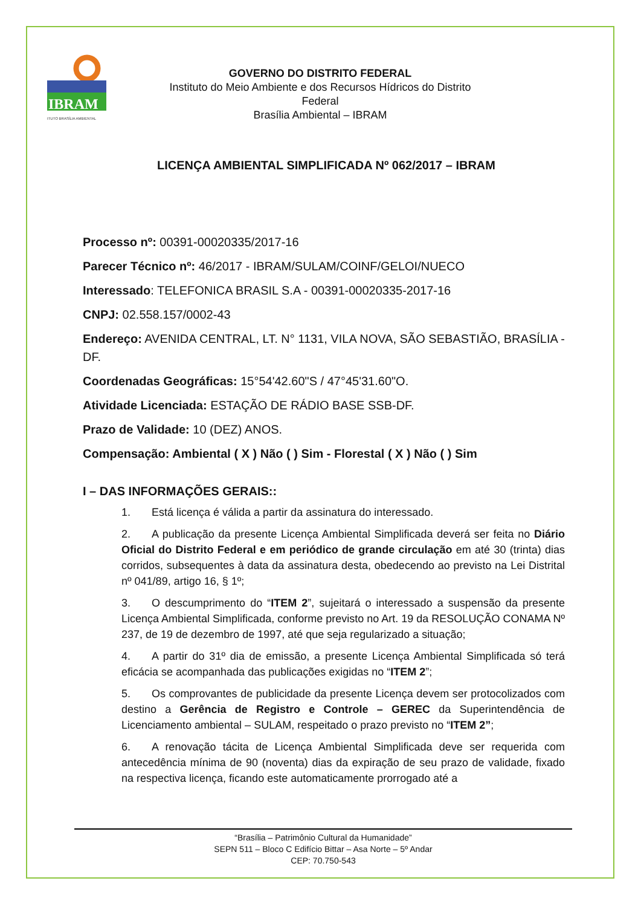IBRAM
ITUTO BRASÍLIA AMBIENTAL
GOVERNO DO DISTRITO FEDERAL
Instituto do Meio Ambiente e dos Recursos Hídricos do Distrito Federal
Brasília Ambiental – IBRAM
LICENÇA AMBIENTAL SIMPLIFICADA Nº 062/2017 – IBRAM
Processo nº: 00391-00020335/2017-16
Parecer Técnico nº: 46/2017 - IBRAM/SULAM/COINF/GELOI/NUECO
Interessado: TELEFONICA BRASIL S.A - 00391-00020335-2017-16
CNPJ: 02.558.157/0002-43
Endereço: AVENIDA CENTRAL, LT. N° 1131, VILA NOVA, SÃO SEBASTIÃO, BRASÍLIA - DF.
Coordenadas Geográficas: 15°54'42.60"S / 47°45'31.60"O.
Atividade Licenciada: ESTAÇÃO DE RÁDIO BASE SSB-DF.
Prazo de Validade: 10 (DEZ) ANOS.
Compensação: Ambiental ( X ) Não ( ) Sim - Florestal ( X ) Não ( ) Sim
I – DAS INFORMAÇÕES GERAIS::
1. Está licença é válida a partir da assinatura do interessado.
2. A publicação da presente Licença Ambiental Simplificada deverá ser feita no Diário Oficial do Distrito Federal e em periódico de grande circulação em até 30 (trinta) dias corridos, subsequentes à data da assinatura desta, obedecendo ao previsto na Lei Distrital nº 041/89, artigo 16, § 1º;
3. O descumprimento do “ITEM 2”, sujeitará o interessado a suspensão da presente Licença Ambiental Simplificada, conforme previsto no Art. 19 da RESOLUÇÃO CONAMA Nº 237, de 19 de dezembro de 1997, até que seja regularizado a situação;
4. A partir do 31º dia de emissão, a presente Licença Ambiental Simplificada só terá eficácia se acompanhada das publicações exigidas no “ITEM 2”;
5. Os comprovantes de publicidade da presente Licença devem ser protocolizados com destino a Gerência de Registro e Controle – GEREC da Superintendência de Licenciamento ambiental – SULAM, respeitado o prazo previsto no “ITEM 2”;
6. A renovação tácita de Licença Ambiental Simplificada deve ser requerida com antecedência mínima de 90 (noventa) dias da expiração de seu prazo de validade, fixado na respectiva licença, ficando este automaticamente prorrogado até a
“Brasília – Patrimônio Cultural da Humanidade”
SEPN 511 – Bloco C Edifício Bittar – Asa Norte – 5º Andar
CEP: 70.750-543